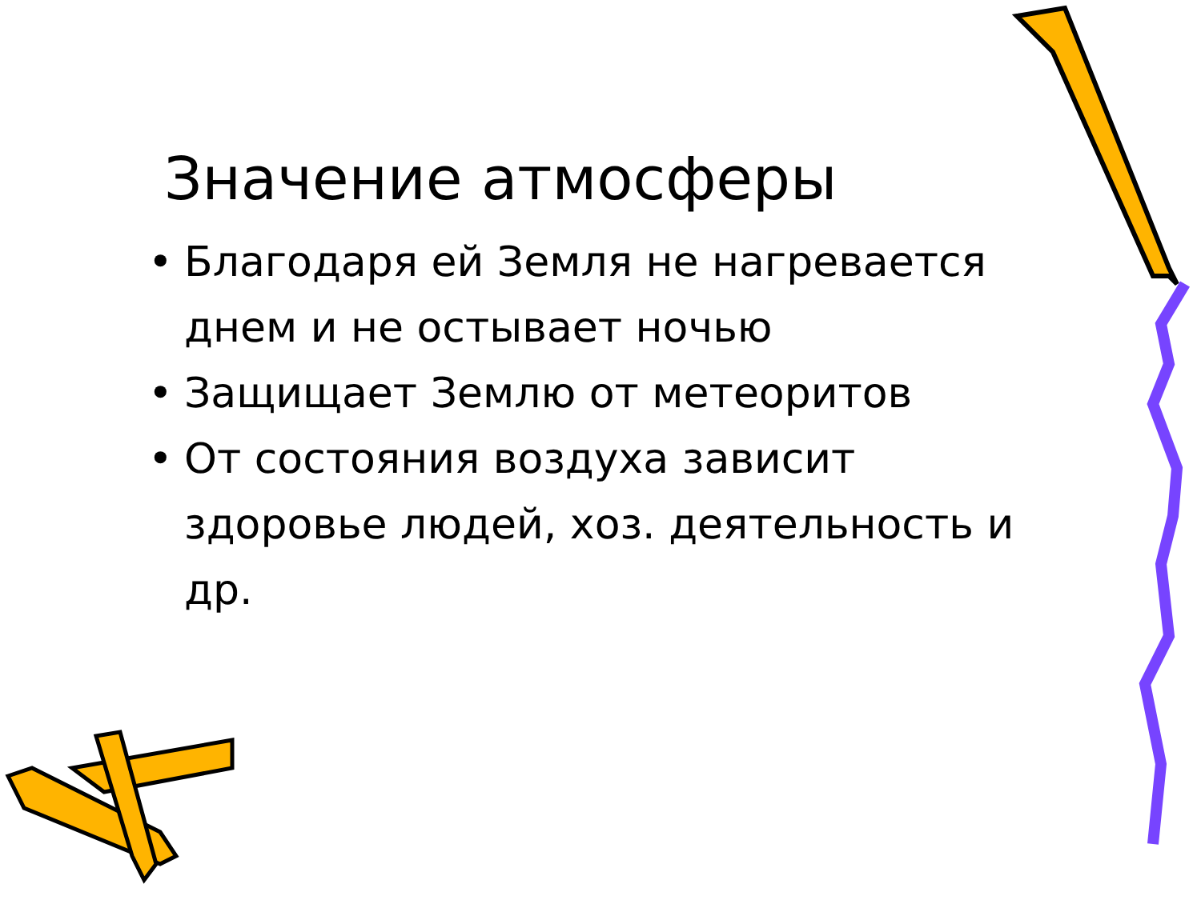Значение атмосферы
• Благодаря ей Земля не нагревается днем и не остывает ночью
• Защищает Землю от метеоритов
• От состояния воздуха зависит здоровье людей, хоз. деятельность и др.